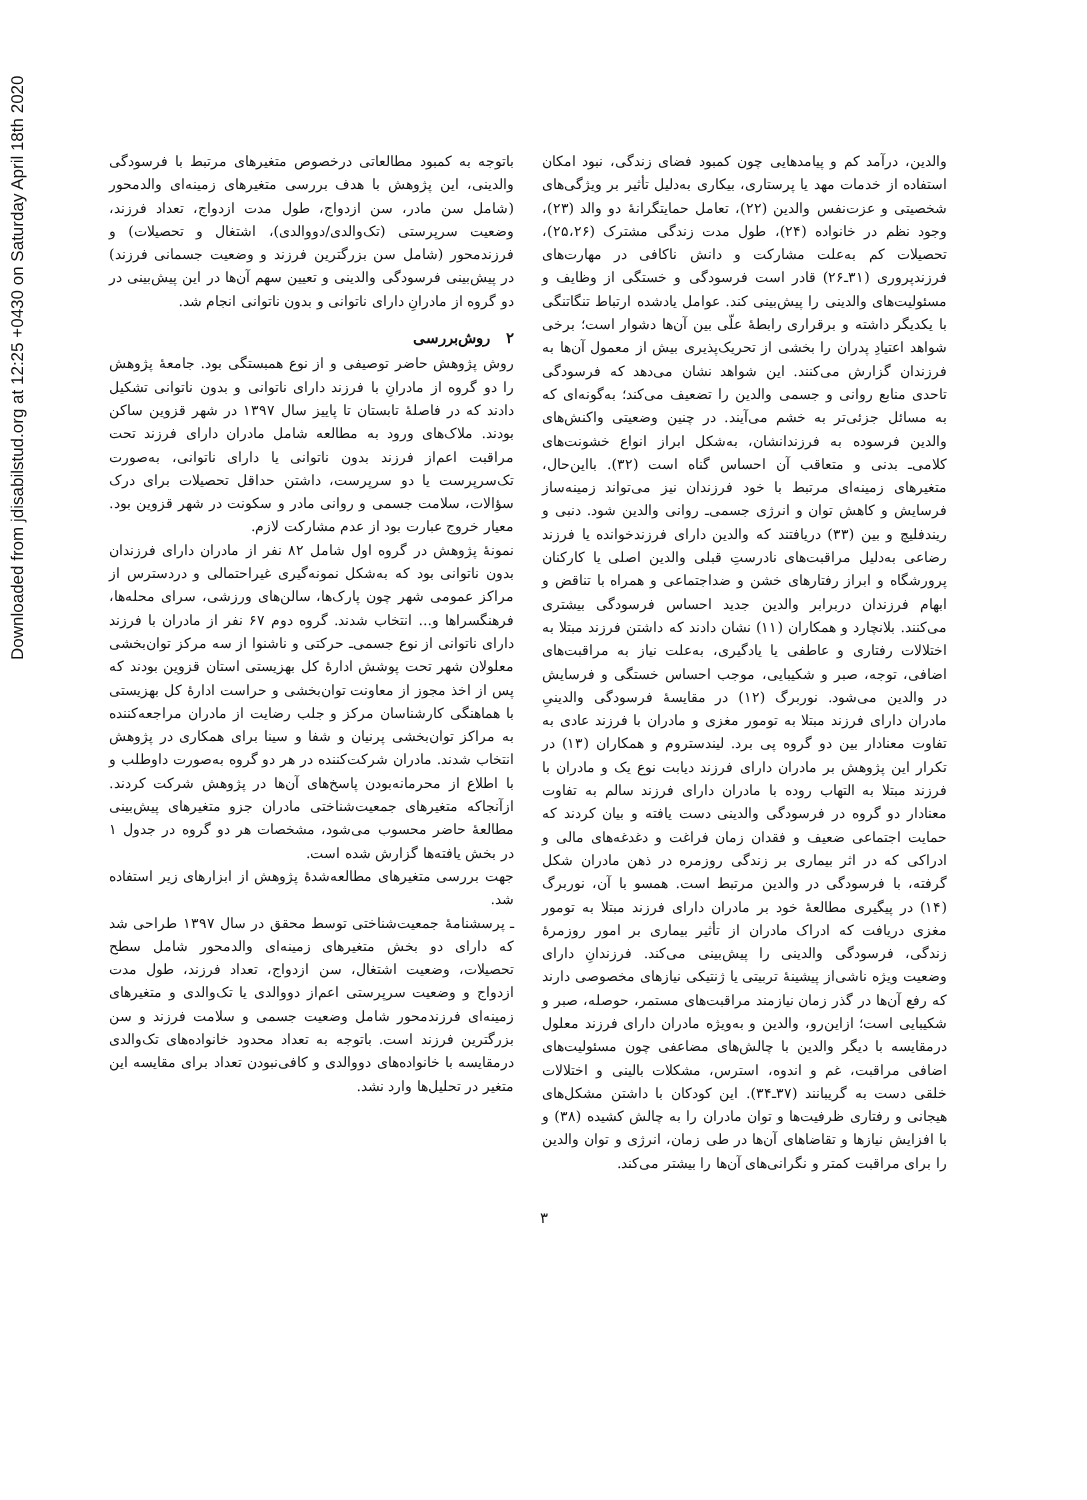Downloaded from jdisabilstud.org at 12:25 +0430 on Saturday April 18th 2020
والدین، درآمد کم و پیامدهایی چون کمبود فضای زندگی، نبود امکان استفاده از خدمات مهد یا پرستاری، بیکاری به‌دلیل تأثیر بر ویژگی‌های شخصیتی و عزت‌نفس والدین (۲۲)، تعامل حمایتگرانهٔ دو والد (۲۳)، وجود نظم در خانواده (۲۴)، طول مدت زندگی مشترک (۲۵،۲۶)، تحصیلات کم به‌علت مشارکت و دانش ناکافی در مهارت‌های فرزندپروری (۳۱ـ۲۶) قادر است فرسودگی و خستگی از وظایف و مسئولیت‌های والدینی را پیش‌بینی کند. عوامل یادشده ارتباط تنگاتنگی با یکدیگر داشته و برقراری رابطهٔ علّی بین آن‌ها دشوار است؛ برخی شواهد اعتیادِ پدران را بخشی از تحریک‌پذیری بیش از معمول آن‌ها به فرزندان گزارش می‌کنند. این شواهد نشان می‌دهد که فرسودگی تاحدی منابع روانی و جسمی والدین را تضعیف می‌کند؛ به‌گونه‌ای که به مسائل جزئی‌تر به خشم می‌آیند. در چنین وضعیتی واکنش‌های والدین فرسوده به فرزندانشان، به‌شکل ابراز انواع خشونت‌های کلامی‌ـ بدنی و متعاقب آن احساس گناه است (۳۲). بااین‌حال، متغیرهای زمینه‌ای مرتبط با خود فرزندان نیز می‌تواند زمینه‌ساز فرسایش و کاهش توان و انرژی جسمی‌ـ روانی والدین شود. دنبی و ریندفلیچ و بین (۳۳) دریافتند که والدین دارای فرزندخوانده یا فرزند رضاعی به‌دلیل مراقبت‌های نادرستِ قبلی والدین اصلی یا کارکنان پرورشگاه و ابراز رفتارهای خشن و ضداجتماعی و همراه با تناقض و ابهام فرزندان دربرابر والدین جدید احساس فرسودگی بیشتری می‌کنند. بلانچارد و همکاران (۱۱) نشان دادند که داشتن فرزند مبتلا به اختلالات رفتاری و عاطفی یا یادگیری، به‌علت نیاز به مراقبت‌های اضافی، توجه، صبر و شکیبایی، موجب احساس خستگی و فرسایش در والدین می‌شود. نوربرگ (۱۲) در مقایسهٔ فرسودگی والدینیِ مادران دارای فرزند مبتلا به تومور مغزی و مادران با فرزند عادی به تفاوت معنادار بین دو گروه پی برد. لیندستروم و همکاران (۱۳) در تکرار این پژوهش بر مادران دارای فرزند دیابت نوع یک و مادران با فرزند مبتلا به التهاب روده با مادران دارای فرزند سالم به تفاوت معنادار دو گروه در فرسودگی والدینی دست یافته و بیان کردند که حمایت اجتماعی ضعیف و فقدان زمان فراغت و دغدغه‌های مالی و ادراکی که در اثر بیماری بر زندگی روزمره در ذهن مادران شکل گرفته، با فرسودگی در والدین مرتبط است. همسو با آن، نوربرگ (۱۴) در پیگیری مطالعهٔ خود بر مادران دارای فرزند مبتلا به تومور مغزی دریافت که ادراک مادران از تأثیر بیماری بر امور روزمرهٔ زندگی، فرسودگی والدینی را پیش‌بینی می‌کند. فرزندانِ دارای وضعیت ویژه ناشی‌از پیشینهٔ تربیتی یا ژنتیکی نیازهای مخصوصی دارند که رفع آن‌ها در گذر زمان نیازمند مراقبت‌های مستمر، حوصله، صبر و شکیبایی است؛ ازاین‌رو، والدین و به‌ویژه مادران دارای فرزند معلول درمقایسه با دیگر والدین با چالش‌های مضاعفی چون مسئولیت‌های اضافی مراقبت، غم و اندوه، استرس، مشکلات بالینی و اختلالات خلقی دست به گریبانند (۳۷ـ۳۴). این کودکان با داشتن مشکل‌های هیجانی و رفتاری ظرفیت‌ها و توان مادران را به چالش کشیده (۳۸) و با افزایش نیازها و تقاضاهای آن‌ها در طی زمان، انرژی و توان والدین را برای مراقبت کمتر و نگرانی‌های آن‌ها را بیشتر می‌کند.
باتوجه به کمبود مطالعاتی درخصوص متغیرهای مرتبط با فرسودگی والدینی، این پژوهش با هدف بررسی متغیرهای زمینه‌ای والدمحور (شامل سن مادر، سن ازدواج، طول مدت ازدواج، تعداد فرزند، وضعیت سرپرستی (تک‌والدی/دووالدی)، اشتغال و تحصیلات) و فرزندمحور (شامل سن بزرگترین فرزند و وضعیت جسمانی فرزند) در پیش‌بینی فرسودگی والدینی و تعیین سهم آن‌ها در این پیش‌بینی در دو گروه از مادرانِ دارای ناتوانی و بدون ناتوانی انجام شد.
۲ روش‌بررسی
روش پژوهش حاضر توصیفی و از نوع همبستگی بود. جامعهٔ پژوهش را دو گروه از مادرانِ با فرزند دارای ناتوانی و بدون ناتوانی تشکیل دادند که در فاصلهٔ تابستان تا پاییز سال ۱۳۹۷ در شهر قزوین ساکن بودند. ملاک‌های ورود به مطالعه شامل مادران دارای فرزند تحت مراقبت اعم‌از فرزند بدون ناتوانی یا دارای ناتوانی، به‌صورت تک‌سرپرست یا دو سرپرست، داشتن حداقل تحصیلات برای درک سؤالات، سلامت جسمی و روانی مادر و سکونت در شهر قزوین بود. معیار خروج عبارت بود از عدم مشارکت لازم.
نمونهٔ پژوهش در گروه اول شامل ۸۲ نفر از مادران دارای فرزندان بدون ناتوانی بود که به‌شکل نمونه‌گیری غیراحتمالی و دردسترس از مراکز عمومی شهر چون پارک‌ها، سالن‌های ورزشی، سرای محله‌ها، فرهنگسراها و... انتخاب شدند. گروه دوم ۶۷ نفر از مادران با فرزند دارای ناتوانی از نوع جسمی‌ـ حرکتی و ناشنوا از سه مرکز توان‌بخشی معلولان شهر تحت پوشش ادارهٔ کل بهزیستی استان قزوین بودند که پس از اخذ مجوز از معاونت توان‌بخشی و حراست ادارهٔ کل بهزیستی با هماهنگی کارشناسان مرکز و جلب رضایت از مادران مراجعه‌کننده به مراکز توان‌بخشی پرنیان و شفا و سینا برای همکاری در پژوهش انتخاب شدند. مادران شرکت‌کننده در هر دو گروه به‌صورت داوطلب و با اطلاع از محرمانه‌بودن پاسخ‌های آن‌ها در پژوهش شرکت کردند. ازآنجاکه متغیرهای جمعیت‌شناختی مادران جزو متغیرهای پیش‌بینی مطالعهٔ حاضر محسوب می‌شود، مشخصات هر دو گروه در جدول ۱ در بخش یافته‌ها گزارش شده است.
جهت بررسی متغیرهای مطالعه‌شدهٔ پژوهش از ابزارهای زیر استفاده شد.
ـ پرسشنامهٔ جمعیت‌شناختی توسط محقق در سال ۱۳۹۷ طراحی شد که دارای دو بخش متغیرهای زمینه‌ای والدمحور شامل سطح تحصیلات، وضعیت اشتغال، سن ازدواج، تعداد فرزند، طول مدت ازدواج و وضعیت سرپرستی اعم‌از دووالدی یا تک‌والدی و متغیرهای زمینه‌ای فرزندمحور شامل وضعیت جسمی و سلامت فرزند و سن بزرگترین فرزند است. باتوجه به تعداد محدود خانواده‌های تک‌والدی درمقایسه با خانواده‌های دووالدی و کافی‌نبودن تعداد برای مقایسه این متغیر در تحلیل‌ها وارد نشد.
۳